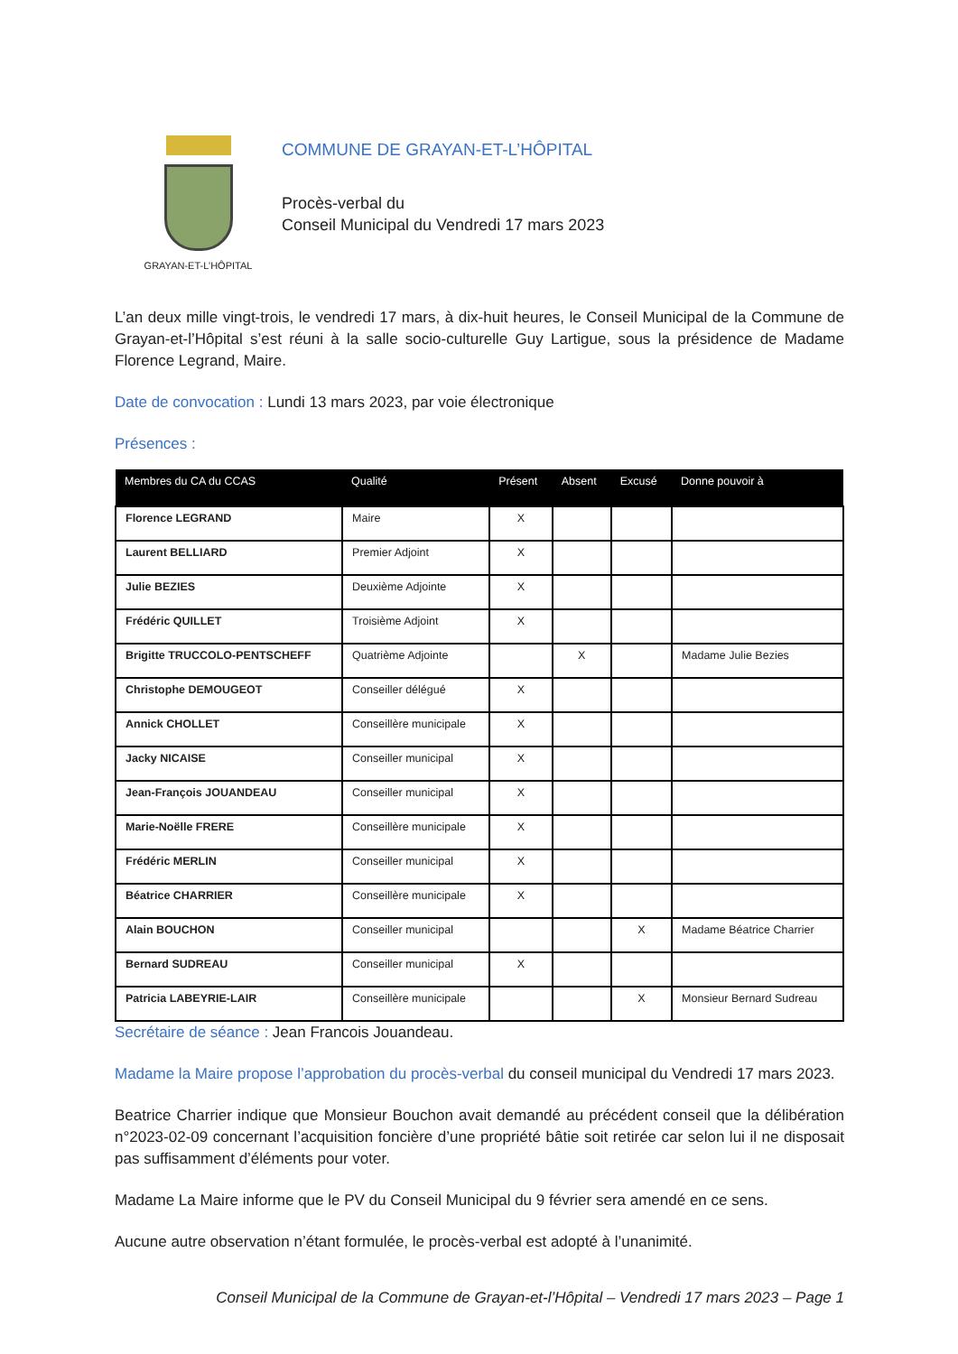GRAYAN-ET-L’HÔPITAL
COMMUNE DE GRAYAN-ET-L’HÔPITAL
Procès-verbal du
Conseil Municipal du Vendredi 17 mars 2023
L’an deux mille vingt-trois, le vendredi 17 mars, à dix-huit heures, le Conseil Municipal de la Commune de Grayan-et-l’Hôpital s’est réuni à la salle socio-culturelle Guy Lartigue, sous la présidence de Madame Florence Legrand, Maire.
Date de convocation : Lundi 13 mars 2023, par voie électronique
Présences :
| Membres du CA du CCAS | Qualité | Présent | Absent | Excusé | Donne pouvoir à |
| --- | --- | --- | --- | --- | --- |
| Florence LEGRAND | Maire | X | | | |
| Laurent BELLIARD | Premier Adjoint | X | | | |
| Julie BEZIES | Deuxième Adjointe | X | | | |
| Frédéric QUILLET | Troisième Adjoint | X | | | |
| Brigitte TRUCCOLO-PENTSCHEFF | Quatrième Adjointe | | X | | Madame Julie Bezies |
| Christophe DEMOUGEOT | Conseiller délégué | X | | | |
| Annick CHOLLET | Conseillère municipale | X | | | |
| Jacky NICAISE | Conseiller municipal | X | | | |
| Jean-François JOUANDEAU | Conseiller municipal | X | | | |
| Marie-Noëlle FRERE | Conseillère municipale | X | | | |
| Frédéric MERLIN | Conseiller municipal | X | | | |
| Béatrice CHARRIER | Conseillère municipale | X | | | |
| Alain BOUCHON | Conseiller municipal | | | X | Madame Béatrice Charrier |
| Bernard SUDREAU | Conseiller municipal | X | | | |
| Patricia LABEYRIE-LAIR | Conseillère municipale | | | X | Monsieur Bernard Sudreau |
Secrétaire de séance : Jean Francois Jouandeau.
Madame la Maire propose l’approbation du procès-verbal du conseil municipal du Vendredi 17 mars 2023.
Beatrice Charrier indique que Monsieur Bouchon avait demandé au précédent conseil que la délibération n°2023-02-09 concernant l’acquisition foncière d’une propriété bâtie soit retirée car selon lui il ne disposait pas suffisamment d’éléments pour voter.
Madame La Maire informe que le PV du Conseil Municipal du 9 février sera amendé en ce sens.
Aucune autre observation n’étant formulée, le procès-verbal est adopté à l’unanimité.
Conseil Municipal de la Commune de Grayan-et-l’Hôpital – Vendredi 17 mars 2023 – Page 1